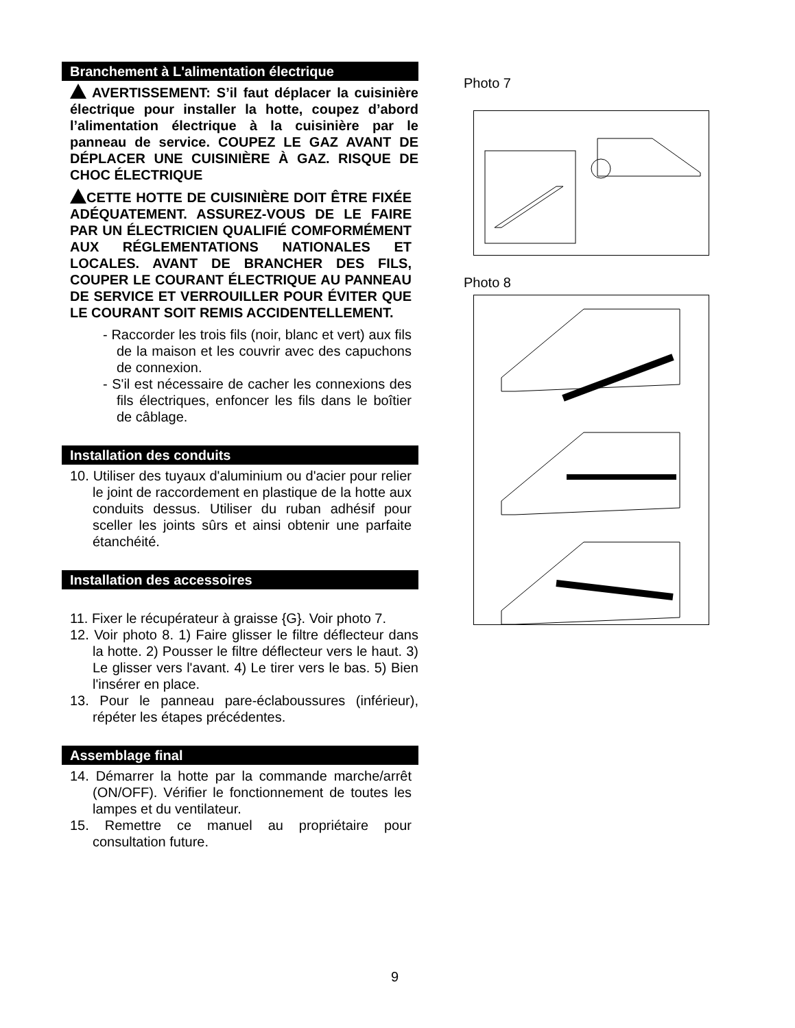Branchement à L'alimentation électrique
AVERTISSEMENT: S’il faut déplacer la cuisinière électrique pour installer la hotte, coupez d’abord l’alimentation électrique à la cuisinière par le panneau de service. COUPEZ LE GAZ AVANT DE DÉPLACER UNE CUISINIÈRE À GAZ. RISQUE DE CHOC ÉLECTRIQUE
CETTE HOTTE DE CUISINIÈRE DOIT ÊTRE FIXÉE ADÉQUATEMENT. ASSUREZ-VOUS DE LE FAIRE PAR UN ÉLECTRICIEN QUALIFIÉ COMFORMÉMENT AUX RÉGLEMENTATIONS NATIONALES ET LOCALES. AVANT DE BRANCHER DES FILS, COUPER LE COURANT ÉLECTRIQUE AU PANNEAU DE SERVICE ET VERROUILLER POUR ÉVITER QUE LE COURANT SOIT REMIS ACCIDENTELLEMENT.
- Raccorder les trois fils (noir, blanc et vert) aux fils de la maison et les couvrir avec des capuchons de connexion.
- S'il est nécessaire de cacher les connexions des fils électriques, enfoncer les fils dans le boîtier de câblage.
Installation des conduits
10. Utiliser des tuyaux d'aluminium ou d'acier pour relier le joint de raccordement en plastique de la hotte aux conduits dessus. Utiliser du ruban adhésif pour sceller les joints sûrs et ainsi obtenir une parfaite étanchéité.
Installation des accessoires
11. Fixer le récupérateur à graisse {G}. Voir photo 7.
12. Voir photo 8. 1) Faire glisser le filtre déflecteur dans la hotte. 2) Pousser le filtre déflecteur vers le haut. 3) Le glisser vers l'avant. 4) Le tirer vers le bas. 5) Bien l'insérer en place.
13. Pour le panneau pare-éclaboussures (inférieur), répéter les étapes précédentes.
Assemblage final
14. Démarrer la hotte par la commande marche/arrêt (ON/OFF). Vérifier le fonctionnement de toutes les lampes et du ventilateur.
15. Remettre ce manuel au propriétaire pour consultation future.
Photo 7
Photo 8
9